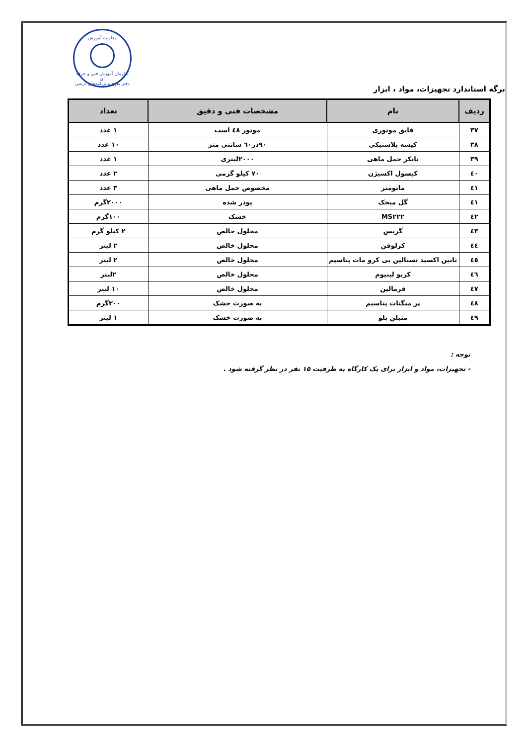معاونت آموزش
سازمان آموزش فنی و حرفه ای
دفتر طرح و برنامه‌های درسی
برگه استاندارد تجهیزات، مواد ، ابزار
| ردیف | نام | مشخصات فنی و دقیق | تعداد |
| --- | --- | --- | --- |
| ۳۷ | قایق موتوری | موتور ٤٨ اسب | ۱ عدد |
| ۳۸ | کیسه پلاستیکی | ۹۰در٦٠ سانتی متر | ۱۰ عدد |
| ۳۹ | تانکر حمل ماهی | ۲۰۰۰لیتری | ۱ عدد |
| ٤٠ | کپسول اکسیژن | ۷۰ کیلو گرمی | ۲ عدد |
| ٤١ | مانومتر | مخصوص حمل ماهی | ۳ عدد |
| ٤١ | گل میخک | پودر شده | ۲۰۰۰گرم |
| ٤٢ | MS۲۲۲ | خشک | ۱۰۰گرم |
| ٤٣ | گریس | محلول خالص | ۲ کیلو گرم |
| ٤٤ | کرلوفن | محلول خالص | ۲ لیتر |
| ٤٥ | تانین اکسید تستالین بی کرو مات پتاسیم | محلول خالص | ۲ لیتر |
| ٤٦ | کربو لینیوم | محلول خالص | ۲لیتر |
| ٤٧ | فرمالین | محلول خالص | ۱۰ لیتر |
| ٤٨ | پر منگنات پتاسیم | به صورت خشک | ۳۰۰گرم |
| ٤٩ | متیلن بلو | به صورت خشک | ۱ لیتر |
توجه :
- تجهیزات، مواد و ابزار برای یک کارگاه به ظرفیت ۱۵ نفر در نظر گرفته شود .